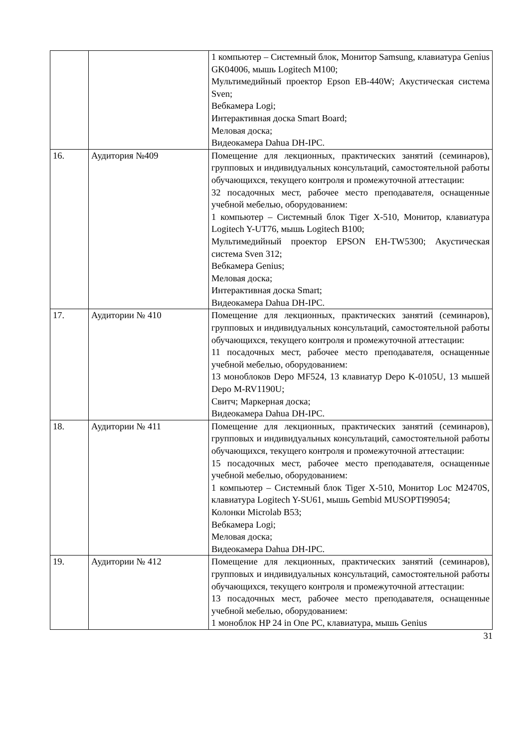| | | 1 компьютер – Системный блок, Монитор Samsung, клавиатура Genius GK04006, мышь Logitech M100; Мультимедийный проектор Epson EB-440W; Акустическая система Sven; Вебкамера Logi; Интерактивная доска Smart Board; Меловая доска; Видеокамера Dahua DH-IPC. |
| 16. | Аудитория №409 | Помещение для лекционных, практических занятий (семинаров), групповых и индивидуальных консультаций, самостоятельной работы обучающихся, текущего контроля и промежуточной аттестации: 32 посадочных мест, рабочее место преподавателя, оснащенные учебной мебелью, оборудованием: 1 компьютер – Системный блок Tiger X-510, Монитор, клавиатура Logitech Y-UT76, мышь Logitech B100; Мультимедийный проектор EPSON EH-TW5300; Акустическая система Sven 312; Вебкамера Genius; Меловая доска; Интерактивная доска Smart; Видеокамера Dahua DH-IPC. |
| 17. | Аудитории № 410 | Помещение для лекционных, практических занятий (семинаров), групповых и индивидуальных консультаций, самостоятельной работы обучающихся, текущего контроля и промежуточной аттестации: 11 посадочных мест, рабочее место преподавателя, оснащенные учебной мебелью, оборудованием: 13 моноблоков Depo MF524, 13 клавиатур Depo K-0105U, 13 мышей Depo M-RV1190U; Свитч; Маркерная доска; Видеокамера Dahua DH-IPC. |
| 18. | Аудитории № 411 | Помещение для лекционных, практических занятий (семинаров), групповых и индивидуальных консультаций, самостоятельной работы обучающихся, текущего контроля и промежуточной аттестации: 15 посадочных мест, рабочее место преподавателя, оснащенные учебной мебелью, оборудованием: 1 компьютер – Системный блок Tiger X-510, Монитор Loc M2470S, клавиатура Logitech Y-SU61, мышь Gembid MUSOPTI99054; Колонки Microlab B53; Вебкамера Logi; Меловая доска; Видеокамера Dahua DH-IPC. |
| 19. | Аудитории № 412 | Помещение для лекционных, практических занятий (семинаров), групповых и индивидуальных консультаций, самостоятельной работы обучающихся, текущего контроля и промежуточной аттестации: 13 посадочных мест, рабочее место преподавателя, оснащенные учебной мебелью, оборудованием: 1 моноблок HP 24 in One PC, клавиатура, мышь Genius |
31